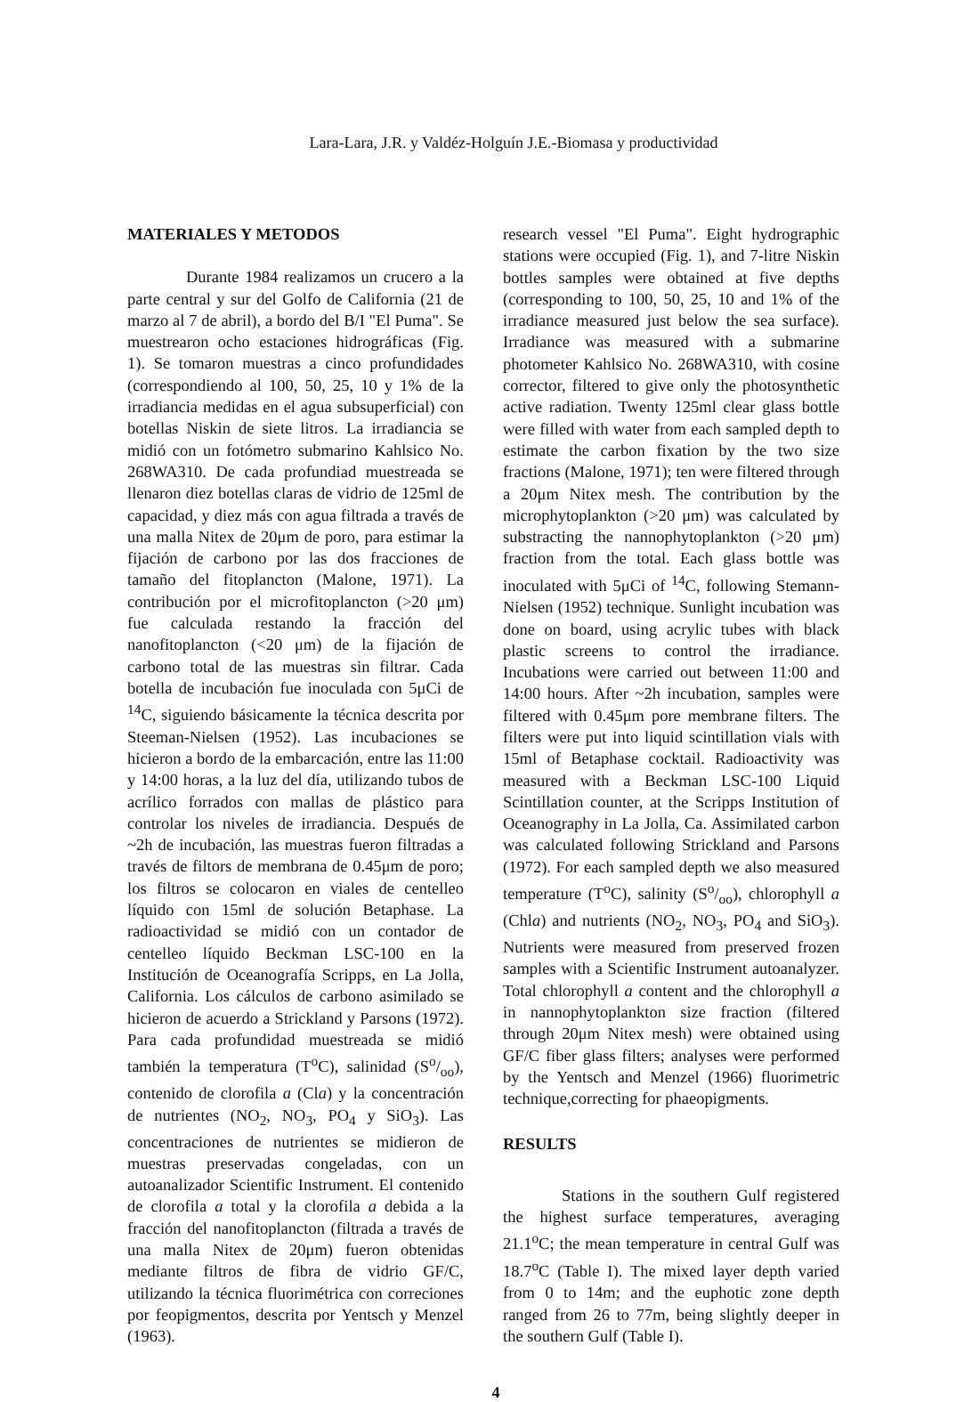Lara-Lara, J.R. y Valdéz-Holguín J.E.-Biomasa y productividad
MATERIALES Y METODOS
Durante 1984 realizamos un crucero a la parte central y sur del Golfo de California (21 de marzo al 7 de abril), a bordo del B/I "El Puma". Se muestrearon ocho estaciones hidrográficas (Fig. 1). Se tomaron muestras a cinco profundidades (correspondiendo al 100, 50, 25, 10 y 1% de la irradiancia medidas en el agua subsuperficial) con botellas Niskin de siete litros. La irradiancia se midió con un fotómetro submarino Kahlsico No. 268WA310. De cada profundiad muestreada se llenaron diez botellas claras de vidrio de 125ml de capacidad, y diez más con agua filtrada a través de una malla Nitex de 20μm de poro, para estimar la fijación de carbono por las dos fracciones de tamaño del fitoplancton (Malone, 1971). La contribución por el microfitoplancton (>20 μm) fue calculada restando la fracción del nanofitoplancton (<20 μm) de la fijación de carbono total de las muestras sin filtrar. Cada botella de incubación fue inoculada con 5μCi de <sup>14</sup>C, siguiendo básicamente la técnica descrita por Steeman-Nielsen (1952). Las incubaciones se hicieron a bordo de la embarcación, entre las 11:00 y 14:00 horas, a la luz del día, utilizando tubos de acrílico forrados con mallas de plástico para controlar los niveles de irradiancia. Después de ~2h de incubación, las muestras fueron filtradas a través de filtors de membrana de 0.45μm de poro; los filtros se colocaron en viales de centelleo líquido con 15ml de solución Betaphase. La radioactividad se midió con un contador de centelleo líquido Beckman LSC-100 en la Institución de Oceanografía Scripps, en La Jolla, California. Los cálculos de carbono asimilado se hicieron de acuerdo a Strickland y Parsons (1972). Para cada profundidad muestreada se midió también la temperatura (T<sup>o</sup>C), salinidad (So/oo), contenido de clorofila a (Cla) y la concentración de nutrientes (NO<sub>2</sub>, NO<sub>3</sub>, PO<sub>4</sub> y SiO<sub>3</sub>). Las concentraciones de nutrientes se midieron de muestras preservadas congeladas, con un autoanalizador Scientific Instrument. El contenido de clorofila a total y la clorofila a debida a la fracción del nanofitoplancton (filtrada a través de una malla Nitex de 20μm) fueron obtenidas mediante filtros de fibra de vidrio GF/C, utilizando la técnica fluorimétrica con correciones por feopigmentos, descrita por Yentsch y Menzel (1963).
research vessel "El Puma". Eight hydrographic stations were occupied (Fig. 1), and 7-litre Niskin bottles samples were obtained at five depths (corresponding to 100, 50, 25, 10 and 1% of the irradiance measured just below the sea surface). Irradiance was measured with a submarine photometer Kahlsico No. 268WA310, with cosine corrector, filtered to give only the photosynthetic active radiation. Twenty 125ml clear glass bottle were filled with water from each sampled depth to estimate the carbon fixation by the two size fractions (Malone, 1971); ten were filtered through a 20μm Nitex mesh. The contribution by the microphytoplankton (>20 μm) was calculated by substracting the nannophytoplankton (>20 μm) fraction from the total. Each glass bottle was inoculated with 5μCi of <sup>14</sup>C, following Stemann-Nielsen (1952) technique. Sunlight incubation was done on board, using acrylic tubes with black plastic screens to control the irradiance. Incubations were carried out between 11:00 and 14:00 hours. After ~2h incubation, samples were filtered with 0.45μm pore membrane filters. The filters were put into liquid scintillation vials with 15ml of Betaphase cocktail. Radioactivity was measured with a Beckman LSC-100 Liquid Scintillation counter, at the Scripps Institution of Oceanography in La Jolla, Ca. Assimilated carbon was calculated following Strickland and Parsons (1972). For each sampled depth we also measured temperature (T<sup>o</sup>C), salinity (So/oo), chlorophyll a (Chla) and nutrients (NO<sub>2</sub>, NO<sub>3</sub>, PO<sub>4</sub> and SiO<sub>3</sub>). Nutrients were measured from preserved frozen samples with a Scientific Instrument autoanalyzer. Total chlorophyll a content and the chlorophyll a in nannophytoplankton size fraction (filtered through 20μm Nitex mesh) were obtained using GF/C fiber glass filters; analyses were performed by the Yentsch and Menzel (1966) fluorimetric technique,correcting for phaeopigments.
RESULTS
Stations in the southern Gulf registered the highest surface temperatures, averaging 21.1<sup>o</sup>C; the mean temperature in central Gulf was 18.7<sup>o</sup>C (Table I). The mixed layer depth varied from 0 to 14m; and the euphotic zone depth ranged from 26 to 77m, being slightly deeper in the southern Gulf (Table I).
4